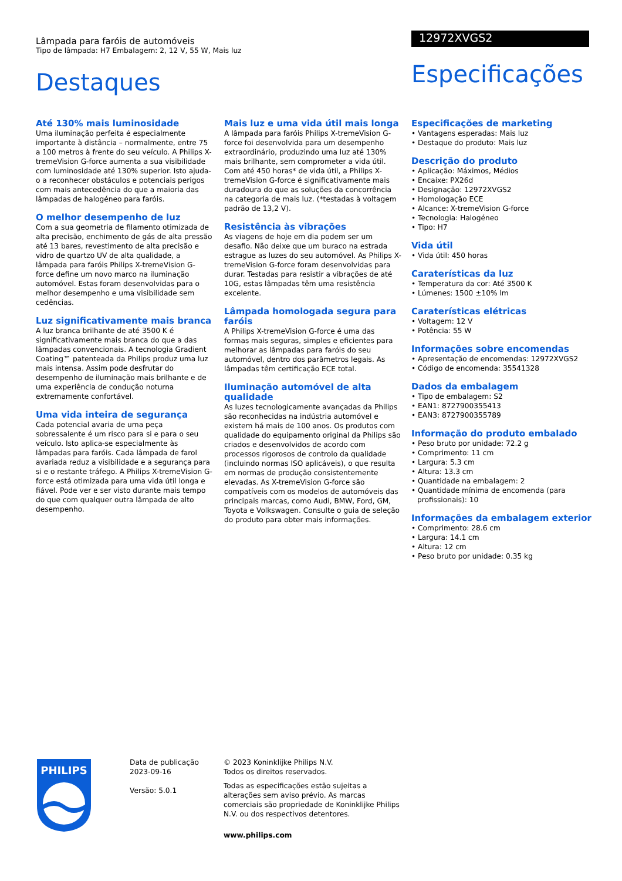Lâmpada para faróis de automóveis
Tipo de lâmpada: H7 Embalagem: 2, 12 V, 55 W, Mais luz
Destaques
12972XVGS2
Especificações
Até 130% mais luminosidade
Uma iluminação perfeita é especialmente importante à distância – normalmente, entre 75 a 100 metros à frente do seu veículo. A Philips X-tremeVision G-force aumenta a sua visibilidade com luminosidade até 130% superior. Isto ajuda-o a reconhecer obstáculos e potenciais perigos com mais antecedência do que a maioria das lâmpadas de halogéneo para faróis.
O melhor desempenho de luz
Com a sua geometria de filamento otimizada de alta precisão, enchimento de gás de alta pressão até 13 bares, revestimento de alta precisão e vidro de quartzo UV de alta qualidade, a lâmpada para faróis Philips X-tremeVision G-force define um novo marco na iluminação automóvel. Estas foram desenvolvidas para o melhor desempenho e uma visibilidade sem cedências.
Luz significativamente mais branca
A luz branca brilhante de até 3500 K é significativamente mais branca do que a das lâmpadas convencionais. A tecnologia Gradient Coating™ patenteada da Philips produz uma luz mais intensa. Assim pode desfrutar do desempenho de iluminação mais brilhante e de uma experiência de condução noturna extremamente confortável.
Uma vida inteira de segurança
Cada potencial avaria de uma peça sobressalente é um risco para si e para o seu veículo. Isto aplica-se especialmente às lâmpadas para faróis. Cada lâmpada de farol avariada reduz a visibilidade e a segurança para si e o restante tráfego. A Philips X-tremeVision G-force está otimizada para uma vida útil longa e fiável. Pode ver e ser visto durante mais tempo do que com qualquer outra lâmpada de alto desempenho.
Mais luz e uma vida útil mais longa
A lâmpada para faróis Philips X-tremeVision G-force foi desenvolvida para um desempenho extraordinário, produzindo uma luz até 130% mais brilhante, sem comprometer a vida útil. Com até 450 horas* de vida útil, a Philips X-tremeVision G-force é significativamente mais duradoura do que as soluções da concorrência na categoria de mais luz. (*testadas à voltagem padrão de 13,2 V).
Resistência às vibrações
As viagens de hoje em dia podem ser um desafio. Não deixe que um buraco na estrada estrague as luzes do seu automóvel. As Philips X-tremeVision G-force foram desenvolvidas para durar. Testadas para resistir a vibrações de até 10G, estas lâmpadas têm uma resistência excelente.
Lâmpada homologada segura para faróis
A Philips X-tremeVision G-force é uma das formas mais seguras, simples e eficientes para melhorar as lâmpadas para faróis do seu automóvel, dentro dos parâmetros legais. As lâmpadas têm certificação ECE total.
Iluminação automóvel de alta qualidade
As luzes tecnologicamente avançadas da Philips são reconhecidas na indústria automóvel e existem há mais de 100 anos. Os produtos com qualidade do equipamento original da Philips são criados e desenvolvidos de acordo com processos rigorosos de controlo da qualidade (incluindo normas ISO aplicáveis), o que resulta em normas de produção consistentemente elevadas. As X-tremeVision G-force são compatíveis com os modelos de automóveis das principais marcas, como Audi, BMW, Ford, GM, Toyota e Volkswagen. Consulte o guia de seleção do produto para obter mais informações.
Especificações de marketing
• Vantagens esperadas: Mais luz
• Destaque do produto: Mais luz
Descrição do produto
• Aplicação: Máximos, Médios
• Encaixe: PX26d
• Designação: 12972XVGS2
• Homologação ECE
• Alcance: X-tremeVision G-force
• Tecnologia: Halogéneo
• Tipo: H7
Vida útil
• Vida útil: 450 horas
Caraterísticas da luz
• Temperatura da cor: Até 3500 K
• Lúmenes: 1500 ±10% lm
Caraterísticas elétricas
• Voltagem: 12 V
• Potência: 55 W
Informações sobre encomendas
• Apresentação de encomendas: 12972XVGS2
• Código de encomenda: 35541328
Dados da embalagem
• Tipo de embalagem: S2
• EAN1: 8727900355413
• EAN3: 8727900355789
Informação do produto embalado
• Peso bruto por unidade: 72.2 g
• Comprimento: 11 cm
• Largura: 5.3 cm
• Altura: 13.3 cm
• Quantidade na embalagem: 2
• Quantidade mínima de encomenda (para profissionais): 10
Informações da embalagem exterior
• Comprimento: 28.6 cm
• Largura: 14.1 cm
• Altura: 12 cm
• Peso bruto por unidade: 0.35 kg
PHILIPS
Data de publicação
2023-09-16
Versão: 5.0.1
© 2023 Koninklijke Philips N.V.
Todos os direitos reservados.
Todas as especificações estão sujeitas a alterações sem aviso prévio. As marcas comerciais são propriedade de Koninklijke Philips N.V. ou dos respectivos detentores.
www.philips.com